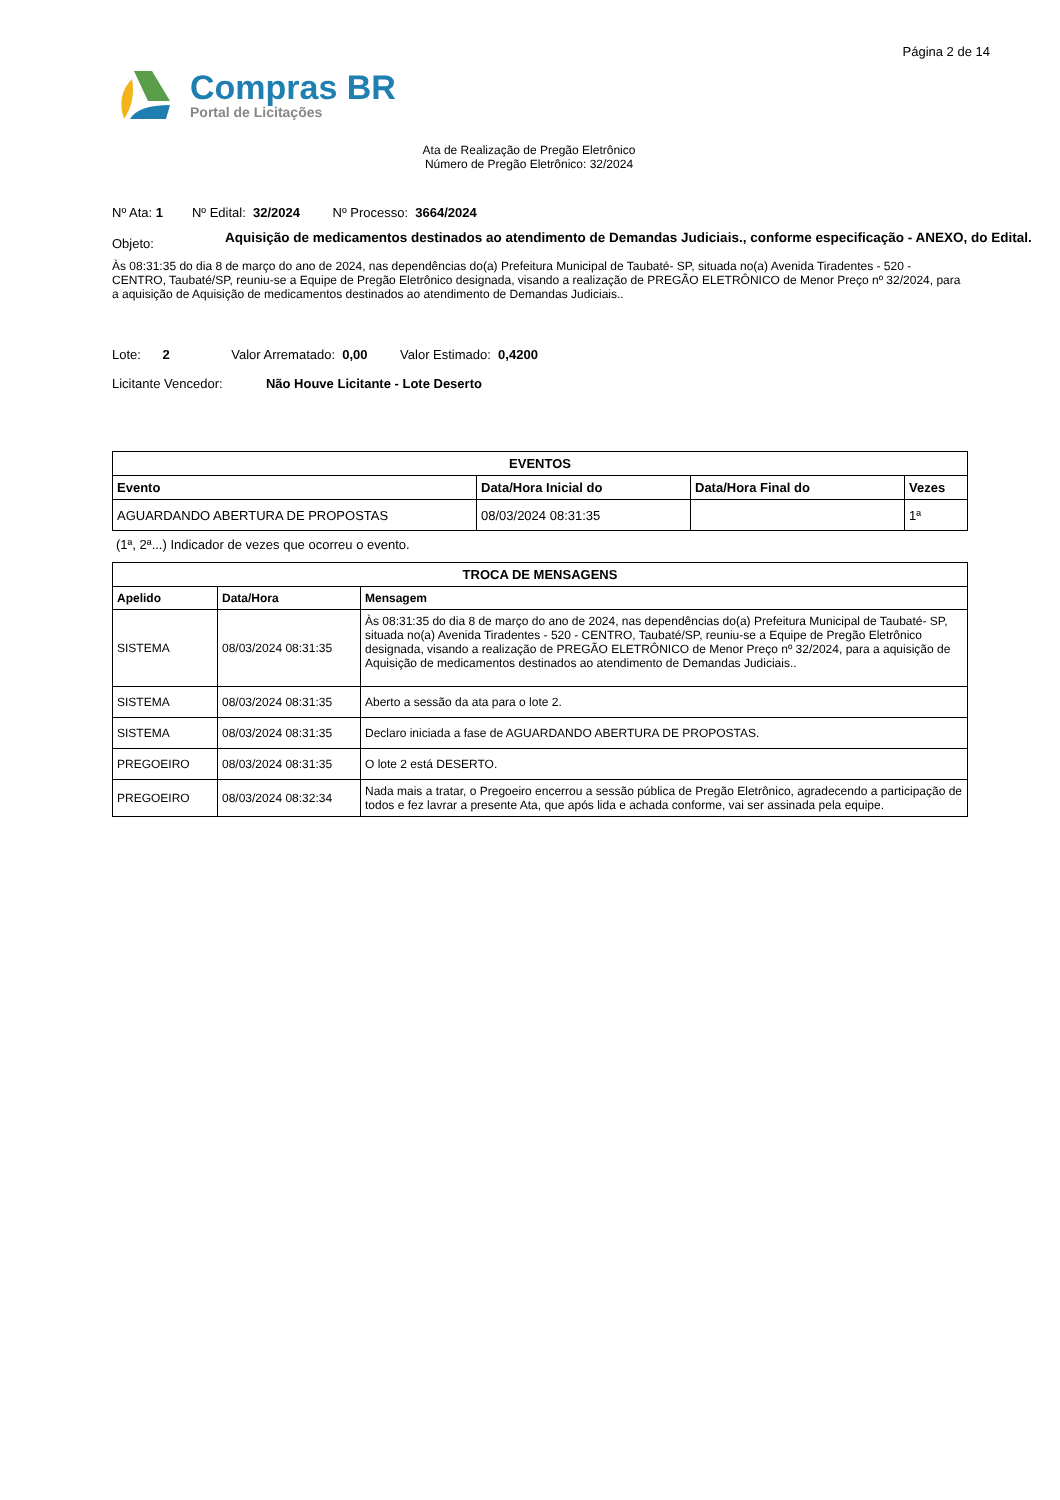Página 2 de 14
Compras BR
Portal de Licitações
Ata de Realização de Pregão Eletrônico
Número de Pregão Eletrônico: 32/2024
Nº Ata: 1 Nº Edital: 32/2024 Nº Processo: 3664/2024
Objeto:
Aquisição de medicamentos destinados ao atendimento de Demandas Judiciais., conforme especificação - ANEXO, do Edital.
Às 08:31:35 do dia 8 de março do ano de 2024, nas dependências do(a) Prefeitura Municipal de Taubaté- SP, situada no(a) Avenida Tiradentes - 520 - CENTRO, Taubaté/SP, reuniu-se a Equipe de Pregão Eletrônico designada, visando a realização de PREGÃO ELETRÔNICO de Menor Preço nº 32/2024, para a aquisição de Aquisição de medicamentos destinados ao atendimento de Demandas Judiciais..
Lote: 2 Valor Arrematado: 0,00 Valor Estimado: 0,4200
Licitante Vencedor: Não Houve Licitante - Lote Deserto
| EVENTOS | | | |
| --- | --- | --- | --- |
| Evento | Data/Hora Inicial do | Data/Hora Final do | Vezes |
| AGUARDANDO ABERTURA DE PROPOSTAS | 08/03/2024 08:31:35 | | 1ª |
(1ª, 2ª...) Indicador de vezes que ocorreu o evento.
| TROCA DE MENSAGENS | | |
| --- | --- | --- |
| Apelido | Data/Hora | Mensagem |
| SISTEMA | 08/03/2024 08:31:35 | Às 08:31:35 do dia 8 de março do ano de 2024, nas dependências do(a) Prefeitura Municipal de Taubaté- SP, situada no(a) Avenida Tiradentes - 520 - CENTRO, Taubaté/SP, reuniu-se a Equipe de Pregão Eletrônico designada, visando a realização de PREGÃO ELETRÔNICO de Menor Preço nº 32/2024, para a aquisição de Aquisição de medicamentos destinados ao atendimento de Demandas Judiciais.. |
| SISTEMA | 08/03/2024 08:31:35 | Aberto a sessão da ata para o lote 2. |
| SISTEMA | 08/03/2024 08:31:35 | Declaro iniciada a fase de AGUARDANDO ABERTURA DE PROPOSTAS. |
| PREGOEIRO | 08/03/2024 08:31:35 | O lote 2 está DESERTO. |
| PREGOEIRO | 08/03/2024 08:32:34 | Nada mais a tratar, o Pregoeiro encerrou a sessão pública de Pregão Eletrônico, agradecendo a participação de todos e fez lavrar a presente Ata, que após lida e achada conforme, vai ser assinada pela equipe. |